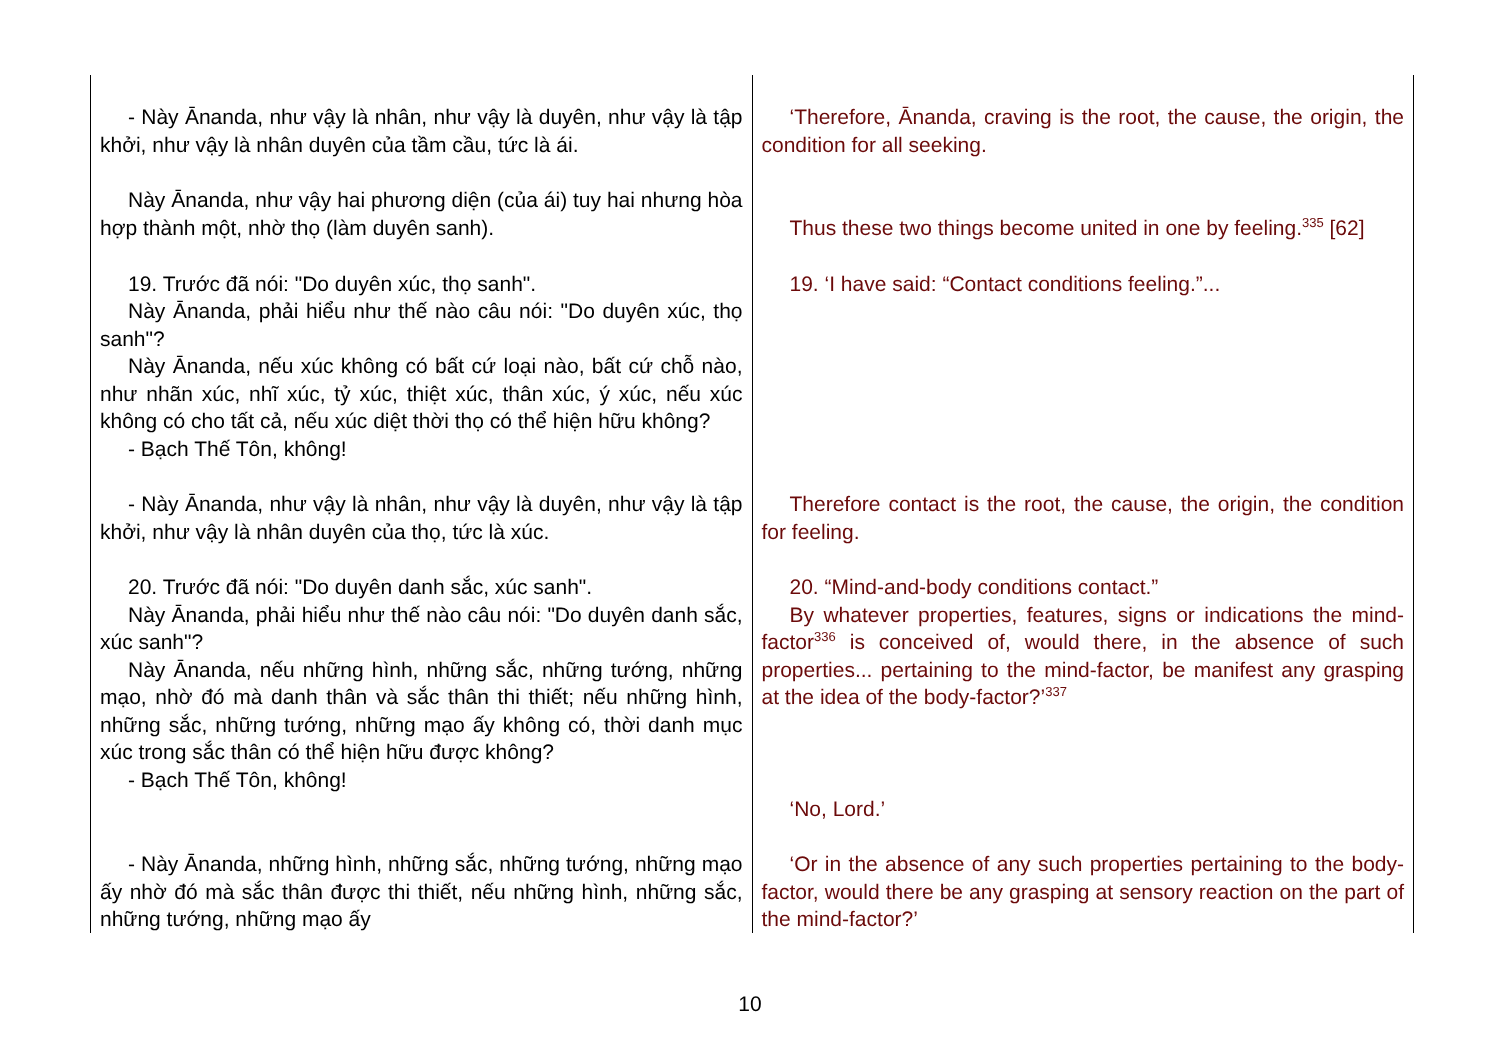| - Này Ānanda, như vậy là nhân, như vậy là duyên, như vậy là tập khởi, như vậy là nhân duyên của tầm cầu, tức là ái. | ‘Therefore, Ānanda, craving is the root, the cause, the origin, the condition for all seeking. |
| Này Ānanda, như vậy hai phương diện (của ái) tuy hai nhưng hòa hợp thành một, nhờ thọ (làm duyên sanh). | Thus these two things become united in one by feeling.<sup>335</sup> [62] |
| 19. Trước đã nói: "Do duyên xúc, thọ sanh". Này Ānanda, phải hiểu như thế nào câu nói: "Do duyên xúc, thọ sanh"? Này Ānanda, nếu xúc không có bất cứ loại nào, bất cứ chỗ nào, như nhãn xúc, nhĩ xúc, tỷ xúc, thiệt xúc, thân xúc, ý xúc, nếu xúc không có cho tất cả, nếu xúc diệt thời thọ có thể hiện hữu không? - Bạch Thế Tôn, không! | 19. ‘I have said: “Contact conditions feeling.”... |
| - Này Ānanda, như vậy là nhân, như vậy là duyên, như vậy là tập khởi, như vậy là nhân duyên của thọ, tức là xúc. | Therefore contact is the root, the cause, the origin, the condition for feeling. |
| 20. Trước đã nói: "Do duyên danh sắc, xúc sanh". Này Ānanda, phải hiểu như thế nào câu nói: "Do duyên danh sắc, xúc sanh"? Này Ānanda, nếu những hình, những sắc, những tướng, những mạo, nhờ đó mà danh thân và sắc thân thi thiết; nếu những hình, những sắc, những tướng, những mạo ấy không có, thời danh mục xúc trong sắc thân có thể hiện hữu được không? - Bạch Thế Tôn, không! | 20. “Mind-and-body conditions contact.” By whatever properties, features, signs or indications the mind-factor<sup>336</sup> is conceived of, would there, in the absence of such properties... pertaining to the mind-factor, be manifest any grasping at the idea of the body-factor?’<sup>337</sup> ‘No, Lord.’ |
| - Này Ānanda, những hình, những sắc, những tướng, những mạo ấy nhờ đó mà sắc thân được thi thiết, nếu những hình, những sắc, những tướng, những mạo ấy | ‘Or in the absence of any such properties pertaining to the body-factor, would there be any grasping at sensory reaction on the part of the mind-factor?’ |
10